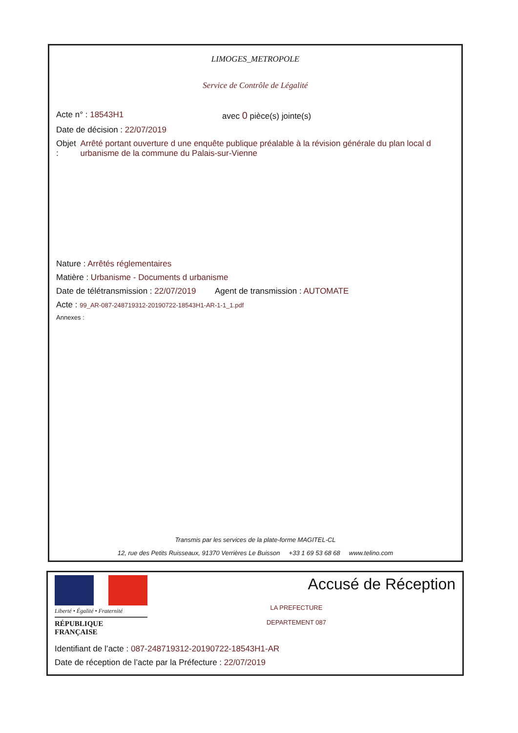LIMOGES_METROPOLE
Service de Contrôle de Légalité
Acte n° : 18543H1 avec 0 pièce(s) jointe(s)
Date de décision : 22/07/2019
Objet : Arrêté portant ouverture d une enquête publique préalable à la révision générale du plan local d urbanisme de la commune du Palais-sur-Vienne
Nature : Arrêtés réglementaires
Matière : Urbanisme - Documents d urbanisme
Date de télétransmission : 22/07/2019 Agent de transmission : AUTOMATE
Acte : 99_AR-087-248719312-20190722-18543H1-AR-1-1_1.pdf
Annexes :
Transmis par les services de la plate-forme MAGITEL-CL
12, rue des Petits Ruisseaux, 91370 Verrières Le Buisson +33 1 69 53 68 68 www.telino.com
Liberté • Égalité • Fraternité
RÉPUBLIQUE FRANÇAISE
Accusé de Réception
LA PREFECTURE
DEPARTEMENT 087
Identifiant de l’acte : 087-248719312-20190722-18543H1-AR
Date de réception de l’acte par la Préfecture : 22/07/2019